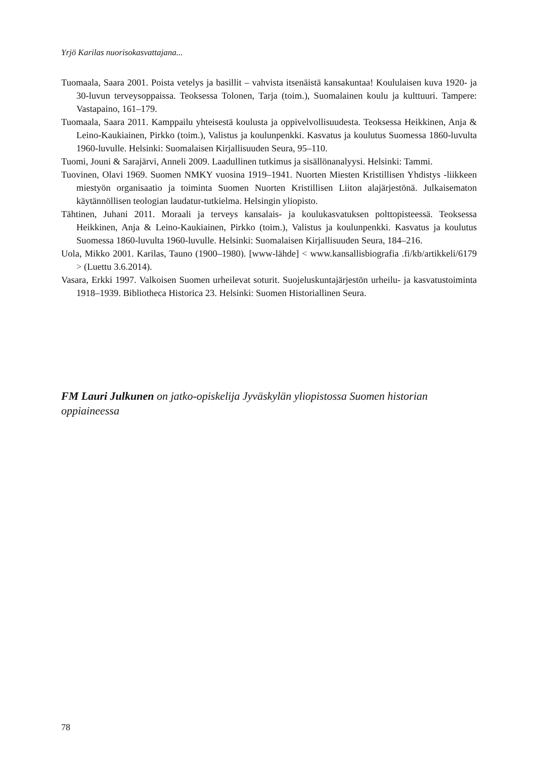Yrjö Karilas nuorisokasvattajana...
Tuomaala, Saara 2001. Poista vetelys ja basillit – vahvista itsenäistä kansakuntaa! Koululaisen kuva 1920- ja 30-luvun terveysoppaissa. Teoksessa Tolonen, Tarja (toim.), Suomalainen koulu ja kulttuuri. Tampere: Vastapaino, 161–179.
Tuomaala, Saara 2011. Kamppailu yhteisestä koulusta ja oppivelvollisuudesta. Teoksessa Heikkinen, Anja & Leino-Kaukiainen, Pirkko (toim.), Valistus ja koulunpenkki. Kasvatus ja koulutus Suomessa 1860-luvulta 1960-luvulle. Helsinki: Suomalaisen Kirjallisuuden Seura, 95–110.
Tuomi, Jouni & Sarajärvi, Anneli 2009. Laadullinen tutkimus ja sisällönanalyysi. Helsinki: Tammi.
Tuovinen, Olavi 1969. Suomen NMKY vuosina 1919–1941. Nuorten Miesten Kristillisen Yhdistys -liikkeen miestyön organisaatio ja toiminta Suomen Nuorten Kristillisen Liiton alajärjestönä. Julkaisematon käytännöllisen teologian laudatur-tutkielma. Helsingin yliopisto.
Tähtinen, Juhani 2011. Moraali ja terveys kansalais- ja koulukasvatuksen polttopisteessä. Teoksessa Heikkinen, Anja & Leino-Kaukiainen, Pirkko (toim.), Valistus ja koulunpenkki. Kasvatus ja koulutus Suomessa 1860-luvulta 1960-luvulle. Helsinki: Suomalaisen Kirjallisuuden Seura, 184–216.
Uola, Mikko 2001. Karilas, Tauno (1900–1980). [www-lähde] < www.kansallisbiografia .fi/kb/artikkeli/6179 > (Luettu 3.6.2014).
Vasara, Erkki 1997. Valkoisen Suomen urheilevat soturit. Suojeluskuntajärjestön urheilu- ja kasvatustoiminta 1918–1939. Bibliotheca Historica 23. Helsinki: Suomen Historiallinen Seura.
FM Lauri Julkunen on jatko-opiskelija Jyväskylän yliopistossa Suomen historian oppiaineessa
78